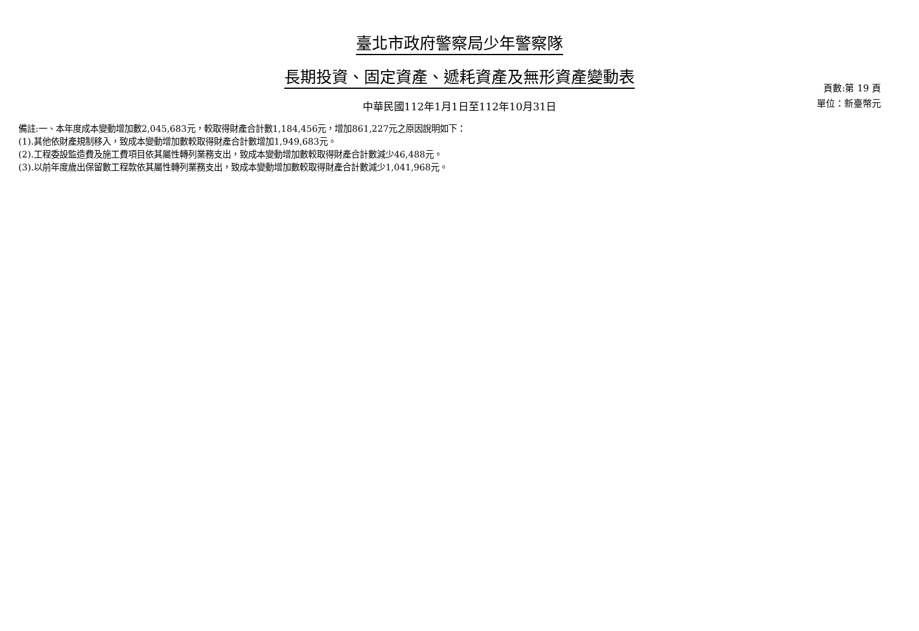臺北市政府警察局少年警察隊
長期投資、固定資產、遞耗資產及無形資產變動表
中華民國112年1月1日至112年10月31日
頁數:第 19 頁
單位：新臺幣元
備註:一、本年度成本變動增加數2,045,683元，較取得財產合計數1,184,456元，增加861,227元之原因說明如下：
(1).其他依財產規制移入，致成本變動增加數較取得財產合計數增加1,949,683元。
(2).工程委設監造費及施工費項目依其屬性轉列業務支出，致成本變動增加數較取得財產合計數減少46,488元。
(3).以前年度歲出保留數工程款依其屬性轉列業務支出，致成本變動增加數較取得財產合計數減少1,041,968元。